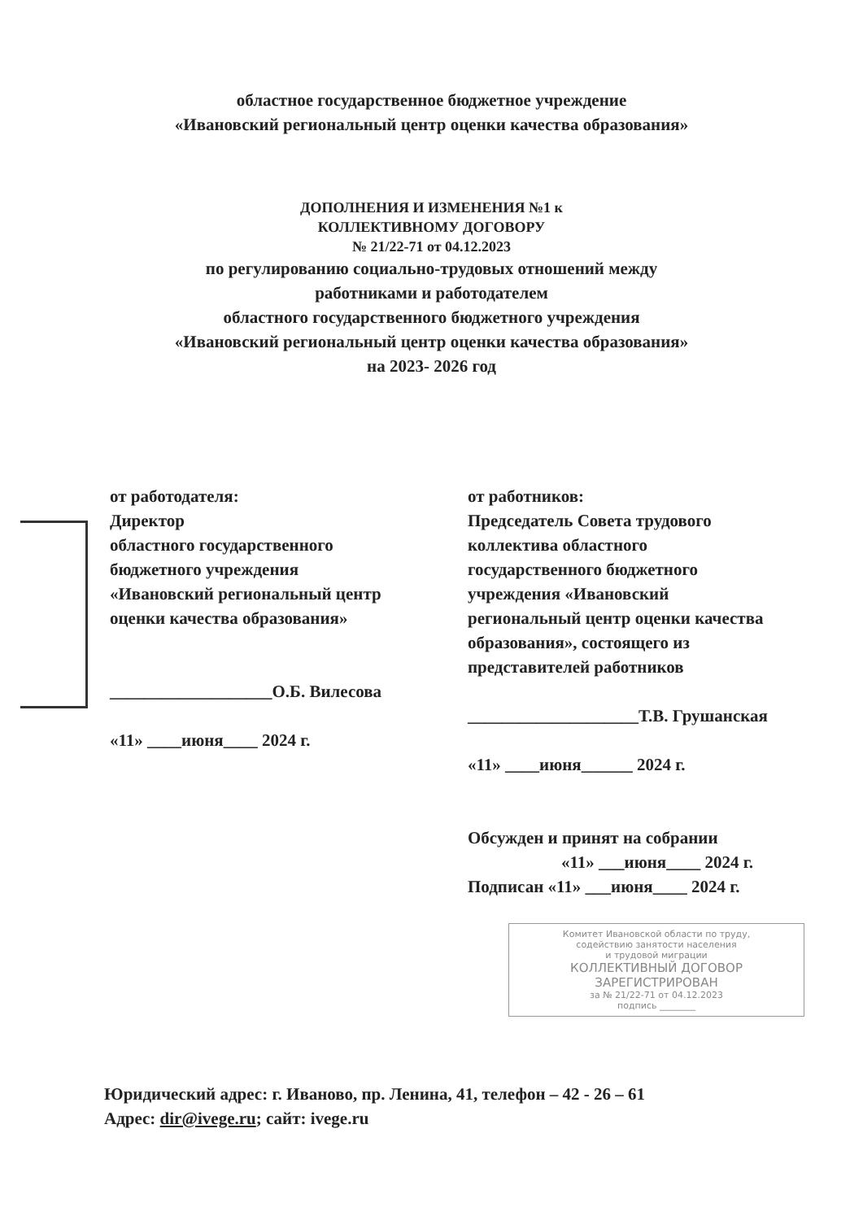областное государственное бюджетное учреждение
«Ивановский региональный центр оценки качества образования»
ДОПОЛНЕНИЯ И ИЗМЕНЕНИЯ №1 к
КОЛЛЕКТИВНОМУ ДОГОВОРУ
№ 21/22-71 от 04.12.2023
по регулированию социально-трудовых отношений между
работниками и работодателем
областного государственного бюджетного учреждения
«Ивановский региональный центр оценки качества образования»
на 2023- 2026 год
от работодателя:
Директор
областного государственного
бюджетного учреждения
«Ивановский региональный центр
оценки качества образования»
___________________О.Б. Вилесова
«11» ____июня____ 2024 г.
от работников:
Председатель Совета трудового
коллектива областного
государственного бюджетного
учреждения «Ивановский
региональный центр оценки качества
образования», состоящего из
представителей работников
____________________Т.В. Грушанская
«11» ____июня______ 2024 г.
Обсужден и принят на собрании
«11» ___июня____ 2024 г.
Подписан «11» ___июня____ 2024 г.
Комитет Ивановской области по труду,
содействию занятости населения
и трудовой миграции
КОЛЛЕКТИВНЫЙ ДОГОВОР
ЗАРЕГИСТРИРОВАН
за № 21/22-71 от 04.12.2023
подпись ________
Юридический адрес: г. Иваново, пр. Ленина, 41, телефон – 42 - 26 – 61
Адрес: dir@ivege.ru; сайт: ivege.ru